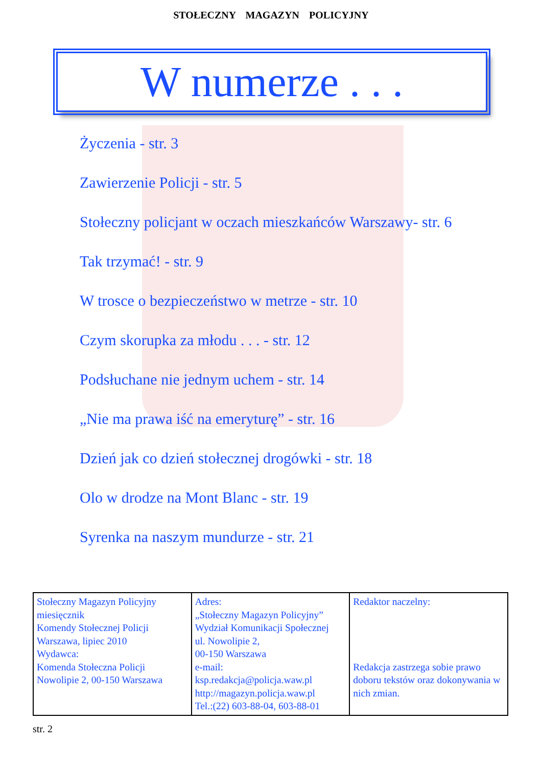STOŁECZNY MAGAZYN POLICYJNY
W numerze . . .
Życzenia - str. 3
Zawierzenie Policji - str. 5
Stołeczny policjant w oczach mieszkańców Warszawy- str. 6
Tak trzymać! - str. 9
W trosce o bezpieczeństwo w metrze - str. 10
Czym skorupka za młodu . . . - str. 12
Podsłuchane nie jednym uchem - str. 14
„Nie ma prawa iść na emeryturę” - str. 16
Dzień jak co dzień stołecznej drogówki - str. 18
Olo w drodze na Mont Blanc - str. 19
Syrenka na naszym mundurze - str. 21
| Stołeczny Magazyn Policyjny miesięcznik Komendy Stołecznej Policji Warszawa, lipiec 2010 Wydawca: Komenda Stołeczna Policji Nowolipie 2, 00-150 Warszawa | Adres: „Stołeczny Magazyn Policyjny” Wydział Komunikacji Społecznej ul. Nowolipie 2, 00-150 Warszawa e-mail: ksp.redakcja@policja.waw.pl http://magazyn.policja.waw.pl Tel.:(22) 603-88-04, 603-88-01 | Redaktor naczelny: Redakcja zastrzega sobie prawo doboru tekstów oraz dokonywania w nich zmian. |
str. 2